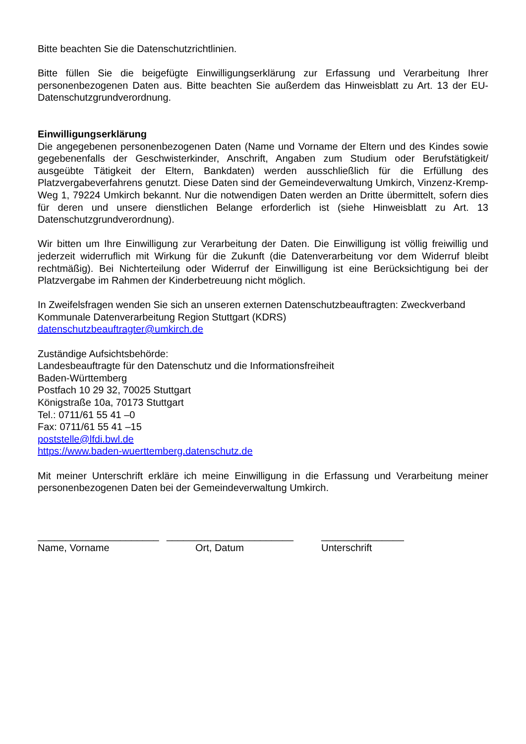Bitte beachten Sie die Datenschutzrichtlinien.
Bitte füllen Sie die beigefügte Einwilligungserklärung zur Erfassung und Verarbeitung Ihrer personenbezogenen Daten aus. Bitte beachten Sie außerdem das Hinweisblatt zu Art. 13 der EU-Datenschutzgrundverordnung.
Einwilligungserklärung
Die angegebenen personenbezogenen Daten (Name und Vorname der Eltern und des Kindes sowie gegebenenfalls der Geschwisterkinder, Anschrift, Angaben zum Studium oder Berufstätigkeit/ ausgeübte Tätigkeit der Eltern, Bankdaten) werden ausschließlich für die Erfüllung des Platzvergabeverfahrens genutzt. Diese Daten sind der Gemeindeverwaltung Umkirch, Vinzenz-Kremp-Weg 1, 79224 Umkirch bekannt. Nur die notwendigen Daten werden an Dritte übermittelt, sofern dies für deren und unsere dienstlichen Belange erforderlich ist (siehe Hinweisblatt zu Art. 13 Datenschutzgrundverordnung).
Wir bitten um Ihre Einwilligung zur Verarbeitung der Daten. Die Einwilligung ist völlig freiwillig und jederzeit widerruflich mit Wirkung für die Zukunft (die Datenverarbeitung vor dem Widerruf bleibt rechtmäßig). Bei Nichterteilung oder Widerruf der Einwilligung ist eine Berücksichtigung bei der Platzvergabe im Rahmen der Kinderbetreuung nicht möglich.
In Zweifelsfragen wenden Sie sich an unseren externen Datenschutzbeauftragten: Zweckverband Kommunale Datenverarbeitung Region Stuttgart (KDRS)
datenschutzbeauftragter@umkirch.de
Zuständige Aufsichtsbehörde:
Landesbeauftragte für den Datenschutz und die Informationsfreiheit
Baden-Württemberg
Postfach 10 29 32, 70025 Stuttgart
Königstraße 10a, 70173 Stuttgart
Tel.: 0711/61 55 41 –0
Fax: 0711/61 55 41 –15
poststelle@lfdi.bwl.de
https://www.baden-wuerttemberg.datenschutz.de
Mit meiner Unterschrift erkläre ich meine Einwilligung in die Erfassung und Verarbeitung meiner personenbezogenen Daten bei der Gemeindeverwaltung Umkirch.
______________________
Name, Vorname
_______________________
Ort, Datum
_______________
Unterschrift